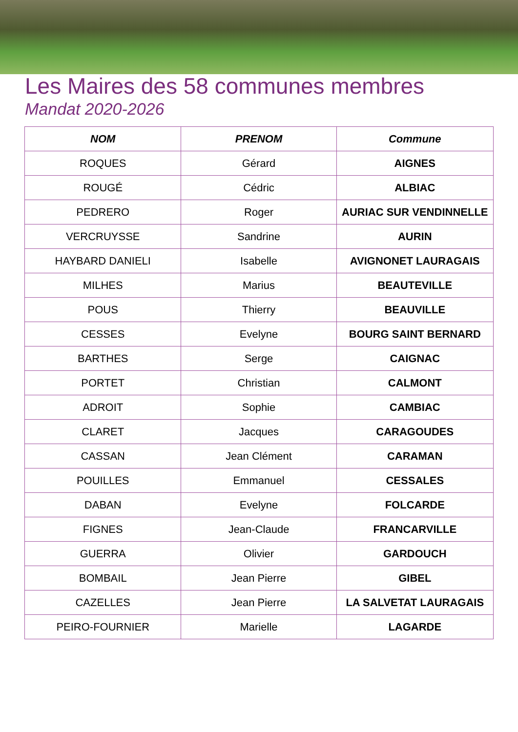Les Maires des 58 communes membres
Mandat 2020-2026
| NOM | PRENOM | Commune |
| --- | --- | --- |
| ROQUES | Gérard | AIGNES |
| ROUGÉ | Cédric | ALBIAC |
| PEDRERO | Roger | AURIAC SUR VENDINNELLE |
| VERCRUYSSE | Sandrine | AURIN |
| HAYBARD DANIELI | Isabelle | AVIGNONET LAURAGAIS |
| MILHES | Marius | BEAUTEVILLE |
| POUS | Thierry | BEAUVILLE |
| CESSES | Evelyne | BOURG SAINT BERNARD |
| BARTHES | Serge | CAIGNAC |
| PORTET | Christian | CALMONT |
| ADROIT | Sophie | CAMBIAC |
| CLARET | Jacques | CARAGOUDES |
| CASSAN | Jean Clément | CARAMAN |
| POUILLES | Emmanuel | CESSALES |
| DABAN | Evelyne | FOLCARDE |
| FIGNES | Jean-Claude | FRANCARVILLE |
| GUERRA | Olivier | GARDOUCH |
| BOMBAIL | Jean Pierre | GIBEL |
| CAZELLES | Jean Pierre | LA SALVETAT LAURAGAIS |
| PEIRO-FOURNIER | Marielle | LAGARDE |